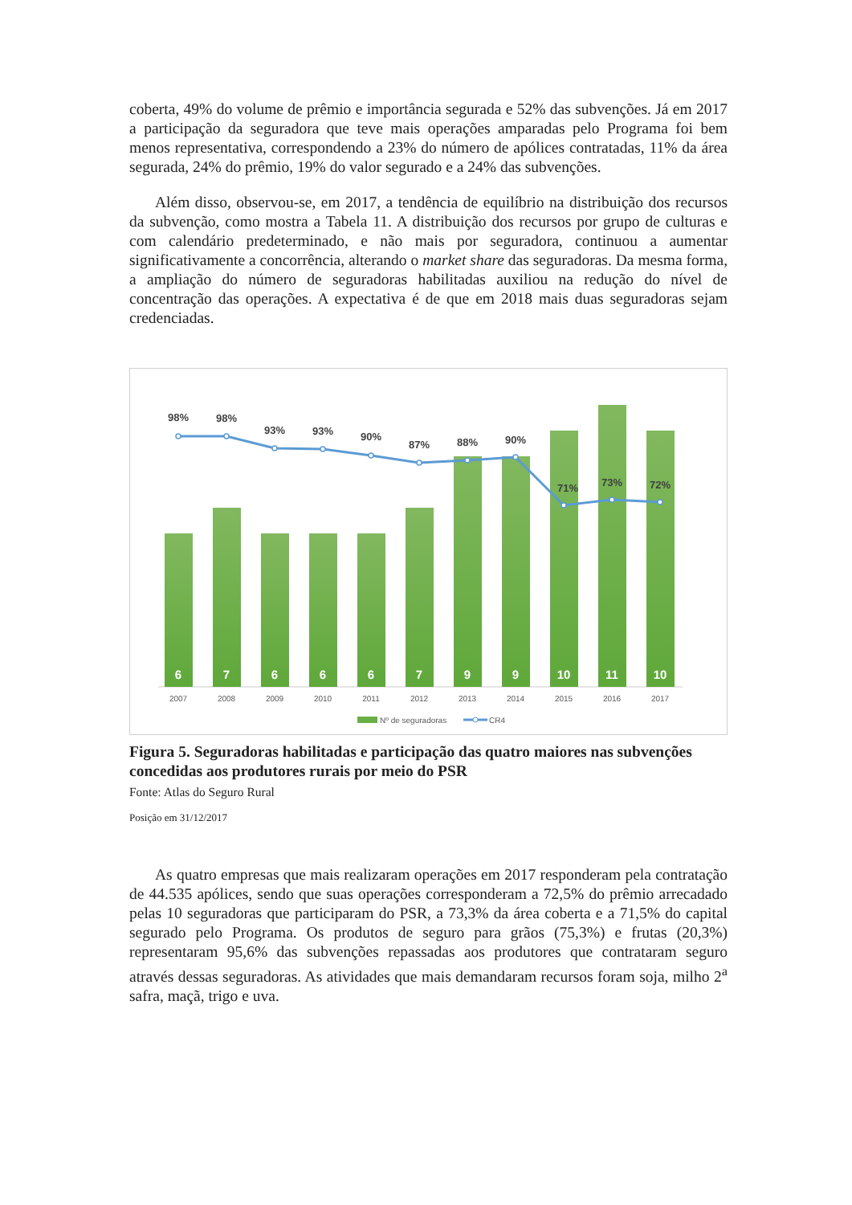coberta, 49% do volume de prêmio e importância segurada e 52% das subvenções. Já em 2017 a participação da seguradora que teve mais operações amparadas pelo Programa foi bem menos representativa, correspondendo a 23% do número de apólices contratadas, 11% da área segurada, 24% do prêmio, 19% do valor segurado e a 24% das subvenções.
Além disso, observou-se, em 2017, a tendência de equilíbrio na distribuição dos recursos da subvenção, como mostra a Tabela 11. A distribuição dos recursos por grupo de culturas e com calendário predeterminado, e não mais por seguradora, continuou a aumentar significativamente a concorrência, alterando o market share das seguradoras. Da mesma forma, a ampliação do número de seguradoras habilitadas auxiliou na redução do nível de concentração das operações. A expectativa é de que em 2018 mais duas seguradoras sejam credenciadas.
6
7
6
6
6
7
9
9
10
11
10
98%
98%
93%
93%
90%
87%
88%
90%
71%
73%
72%
2007
2008
2009
2010
2011
2012
2013
2014
2015
2016
2017
Nº de seguradoras
CR4
Figura 5. Seguradoras habilitadas e participação das quatro maiores nas subvenções concedidas aos produtores rurais por meio do PSR
Fonte: Atlas do Seguro Rural
Posição em 31/12/2017
As quatro empresas que mais realizaram operações em 2017 responderam pela contratação de 44.535 apólices, sendo que suas operações corresponderam a 72,5% do prêmio arrecadado pelas 10 seguradoras que participaram do PSR, a 73,3% da área coberta e a 71,5% do capital segurado pelo Programa. Os produtos de seguro para grãos (75,3%) e frutas (20,3%) representaram 95,6% das subvenções repassadas aos produtores que contrataram seguro através dessas seguradoras. As atividades que mais demandaram recursos foram soja, milho 2<sup>a</sup> safra, maçã, trigo e uva.